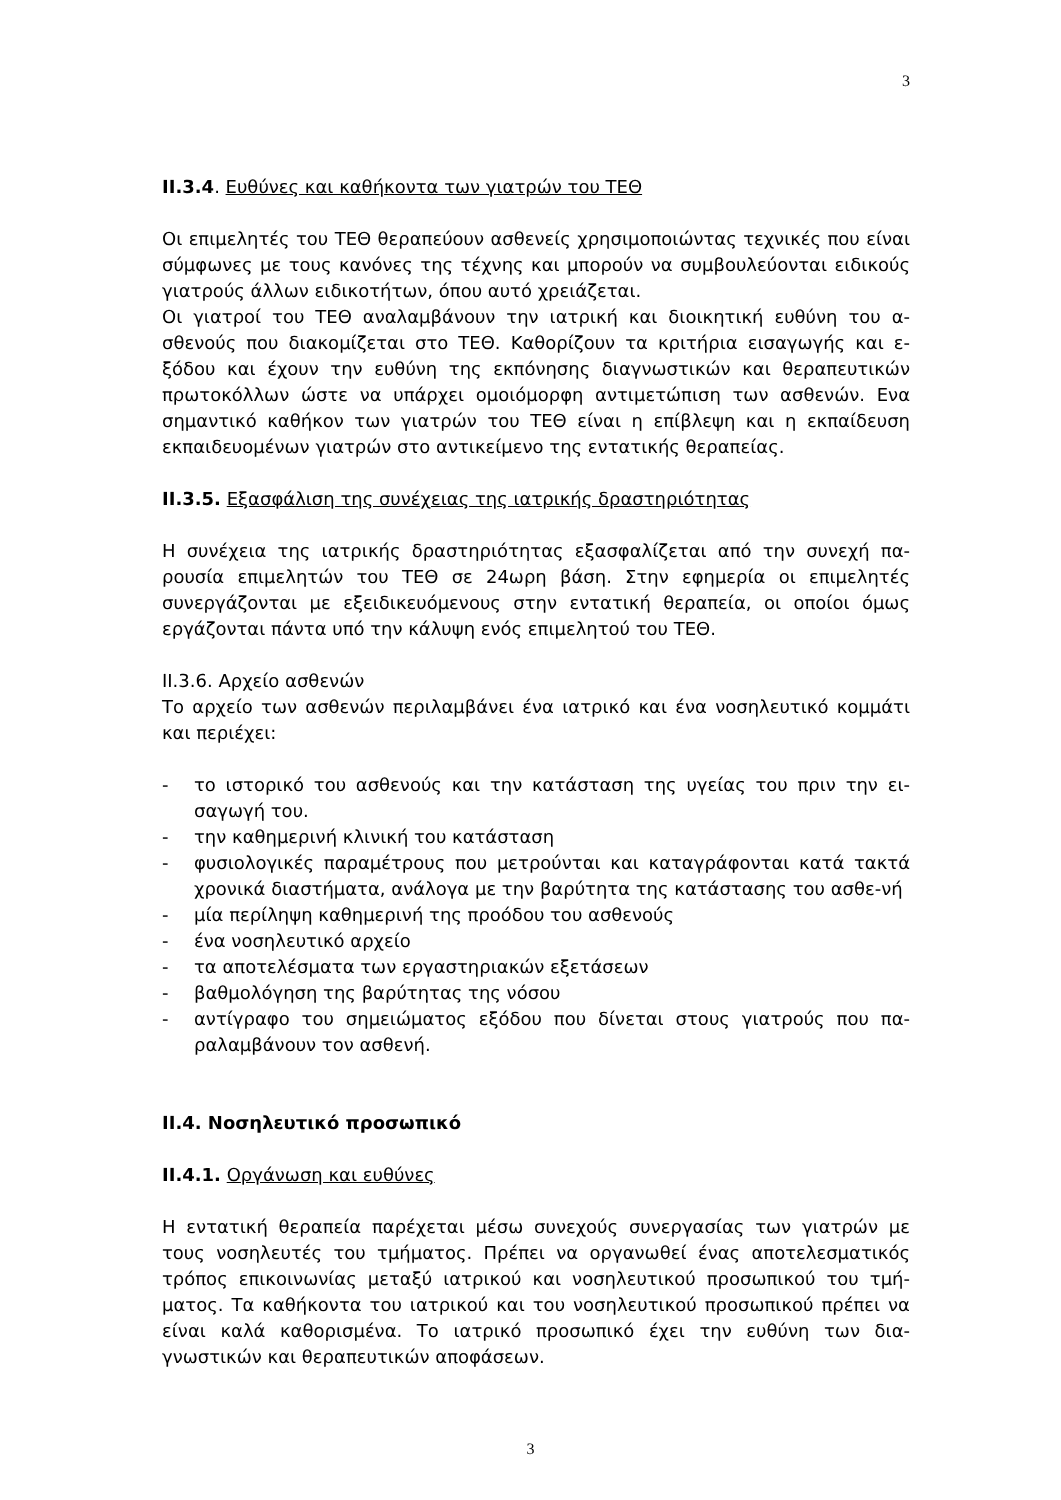3
II.3.4. Ευθύνες και καθήκοντα των γιατρών του ΤΕΘ
Οι επιμελητές του ΤΕΘ θεραπεύουν ασθενείς χρησιμοποιώντας τεχνικές που είναι σύμφωνες με τους κανόνες της τέχνης και μπορούν να συμβουλεύονται ειδικούς γιατρούς άλλων ειδικοτήτων, όπου αυτό χρειάζεται.
Οι γιατροί του ΤΕΘ αναλαμβάνουν την ιατρική και διοικητική ευθύνη του α-σθενούς που διακομίζεται στο ΤΕΘ. Καθορίζουν τα κριτήρια εισαγωγής και ε-ξόδου και έχουν την ευθύνη της εκπόνησης διαγνωστικών και θεραπευτικών πρωτοκόλλων ώστε να υπάρχει ομοιόμορφη αντιμετώπιση των ασθενών. Ενα σημαντικό καθήκον των γιατρών του ΤΕΘ είναι η επίβλεψη και η εκπαίδευση εκπαιδευομένων γιατρών στο αντικείμενο της εντατικής θεραπείας.
II.3.5. Εξασφάλιση της συνέχειας της ιατρικής δραστηριότητας
Η συνέχεια της ιατρικής δραστηριότητας εξασφαλίζεται από την συνεχή πα-ρουσία επιμελητών του ΤΕΘ σε 24ωρη βάση. Στην εφημερία οι επιμελητές συνεργάζονται με εξειδικευόμενους στην εντατική θεραπεία, οι οποίοι όμως εργάζονται πάντα υπό την κάλυψη ενός επιμελητού του ΤΕΘ.
II.3.6. Αρχείο ασθενών
Το αρχείο των ασθενών περιλαμβάνει ένα ιατρικό και ένα νοσηλευτικό κομμάτι και περιέχει:
- το ιστορικό του ασθενούς και την κατάσταση της υγείας του πριν την ει-σαγωγή του.
- την καθημερινή κλινική του κατάσταση
- φυσιολογικές παραμέτρους που μετρούνται και καταγράφονται κατά τακτά χρονικά διαστήματα, ανάλογα με την βαρύτητα της κατάστασης του ασθε-νή
- μία περίληψη καθημερινή της προόδου του ασθενούς
- ένα νοσηλευτικό αρχείο
- τα αποτελέσματα των εργαστηριακών εξετάσεων
- βαθμολόγηση της βαρύτητας της νόσου
- αντίγραφο του σημειώματος εξόδου που δίνεται στους γιατρούς που πα-ραλαμβάνουν τον ασθενή.
II.4. Νοσηλευτικό προσωπικό
II.4.1. Οργάνωση και ευθύνες
Η εντατική θεραπεία παρέχεται μέσω συνεχούς συνεργασίας των γιατρών με τους νοσηλευτές του τμήματος. Πρέπει να οργανωθεί ένας αποτελεσματικός τρόπος επικοινωνίας μεταξύ ιατρικού και νοσηλευτικού προσωπικού του τμή-ματος. Τα καθήκοντα του ιατρικού και του νοσηλευτικού προσωπικού πρέπει να είναι καλά καθορισμένα. Το ιατρικό προσωπικό έχει την ευθύνη των δια-γνωστικών και θεραπευτικών αποφάσεων.
3